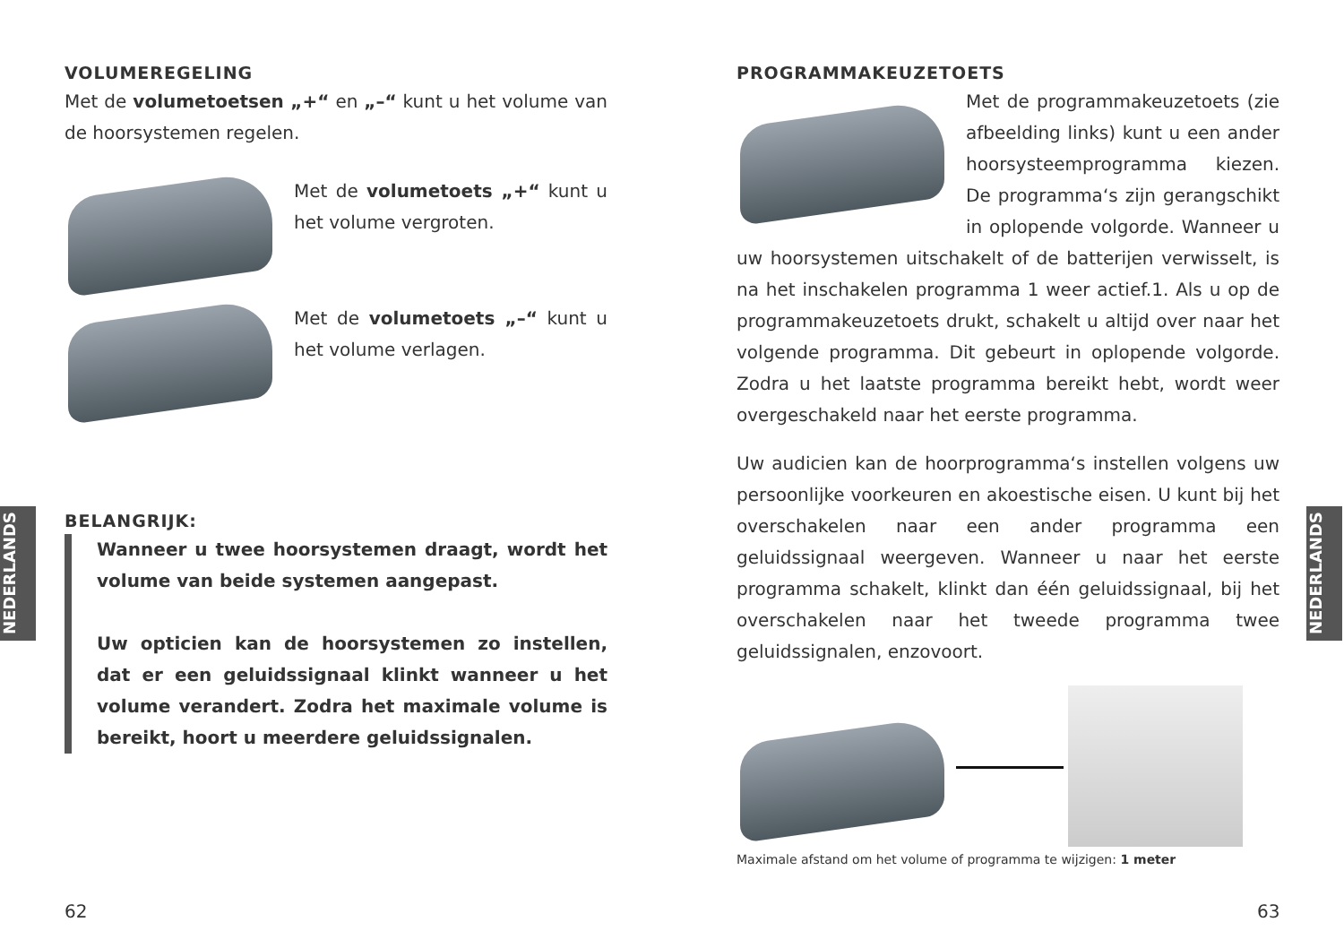NEDERLANDS
NEDERLANDS
VOLUMEREGELING
Met de volumetoetsen „+“ en „–“ kunt u het volume van de hoorsystemen regelen.
Met de volumetoets „+“ kunt u het volume vergroten.
Met de volumetoets „–“ kunt u het volume verlagen.
BELANGRIJK:
Wanneer u twee hoorsystemen draagt, wordt het volume van beide systemen aangepast.
Uw opticien kan de hoorsystemen zo instellen, dat er een geluidssignaal klinkt wanneer u het volume verandert. Zodra het maximale volume is bereikt, hoort u meerdere geluidssignalen.
62
PROGRAMMAKEUZETOETS
Met de programmakeuzetoets (zie afbeelding links) kunt u een ander hoorsysteemprogramma kiezen. De programma‘s zijn gerangschikt in oplopende volgorde. Wanneer u uw hoorsystemen uitschakelt of de batterijen verwisselt, is na het inschakelen programma 1 weer actief.1. Als u op de programmakeuzetoets drukt, schakelt u altijd over naar het volgende programma. Dit gebeurt in oplopende volgorde. Zodra u het laatste programma bereikt hebt, wordt weer overgeschakeld naar het eerste programma.
Uw audicien kan de hoorprogramma‘s instellen volgens uw persoonlijke voorkeuren en akoestische eisen. U kunt bij het overschakelen naar een ander programma een geluidssignaal weergeven. Wanneer u naar het eerste programma schakelt, klinkt dan één geluidssignaal, bij het overschakelen naar het tweede programma twee geluidssignalen, enzovoort.
Maximale afstand om het volume of programma te wijzigen: 1 meter
63